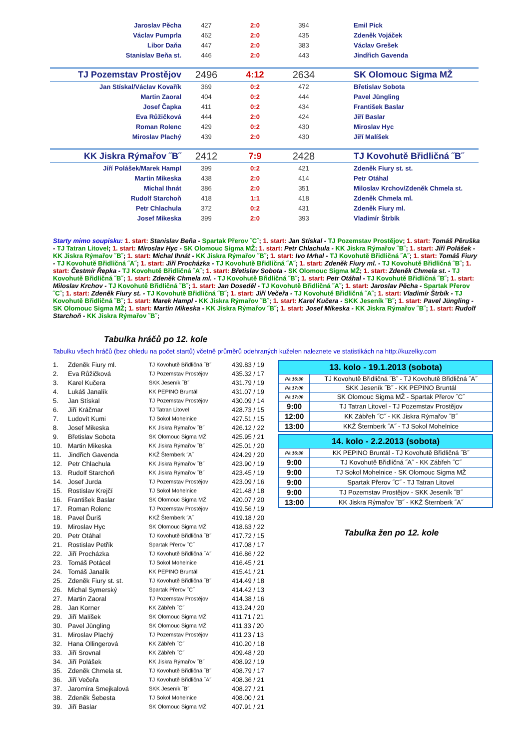| Jaroslav Pěcha | 427 | 2:0 | 394 | Emil Pick |
| Václav Pumprla | 462 | 2:0 | 435 | Zdeněk Vojáček |
| Libor Daňa | 447 | 2:0 | 383 | Václav Grešek |
| Stanislav Beňa st. | 446 | 2:0 | 443 | Jindřich Gavenda |
| TJ Pozemstav Prostějov | 2496 | 4:12 | 2634 | SK Olomouc Sigma MŽ |
| Jan Stískal/Václav Kovařík | 369 | 0:2 | 472 | Břetislav Sobota |
| Martin Zaoral | 404 | 0:2 | 444 | Pavel Jüngling |
| Josef Čapka | 411 | 0:2 | 434 | František Baslar |
| Eva Růžičková | 444 | 2:0 | 424 | Jiří Baslar |
| Roman Rolenc | 429 | 0:2 | 430 | Miroslav Hyc |
| Miroslav Plachý | 439 | 2:0 | 430 | Jiří Malíšek |
| KK Jiskra Rýmařov ˝B˝ | 2412 | 7:9 | 2428 | TJ Kovohutě Břidličná ˝B˝ |
| Jiří Polášek/Marek Hampl | 399 | 0:2 | 421 | Zdeněk Fiury st. st. |
| Martin Mikeska | 438 | 2:0 | 414 | Petr Otáhal |
| Michal Ihnát | 386 | 2:0 | 351 | Miloslav Krchov/Zdeněk Chmela st. |
| Rudolf Starchoň | 418 | 1:1 | 418 | Zdeněk Chmela ml. |
| Petr Chlachula | 372 | 0:2 | 431 | Zdeněk Fiury ml. |
| Josef Mikeska | 399 | 2:0 | 393 | Vladimír Štrbík |
Starty mimo soupisku: 1. start: Stanislav Beňa - Spartak Přerov ˝C˝; 1. start: Jan Stískal - TJ Pozemstav Prostějov; 1. start: Tomáš Pěruška - TJ Tatran Litovel; 1. start: Miroslav Hyc - SK Olomouc Sigma MŽ; 1. start: Petr Chlachula - KK Jiskra Rýmařov ˝B˝; 1. start: Jiří Polášek - KK Jiskra Rýmařov ˝B˝; 1. start: Michal Ihnát - KK Jiskra Rýmařov ˝B˝; 1. start: Ivo Mrhal - TJ Kovohutě Břidličná ˝A˝; 1. start: Tomáš Fiury - TJ Kovohutě Břidličná ˝A˝; 1. start: Jiří Procházka - TJ Kovohutě Břidličná ˝A˝; 1. start: Zdeněk Fiury ml. - TJ Kovohutě Břidličná ˝B˝; 1. start: Čestmír Řepka - TJ Kovohutě Břidličná ˝A˝; 1. start: Břetislav Sobota - SK Olomouc Sigma MŽ; 1. start: Zdeněk Chmela st. - TJ Kovohutě Břidličná ˝B˝; 1. start: Zdeněk Chmela ml. - TJ Kovohutě Břidličná ˝B˝; 1. start: Petr Otáhal - TJ Kovohutě Břidličná ˝B˝; 1. start: Miloslav Krchov - TJ Kovohutě Břidličná ˝B˝; 1. start: Jan Doseděl - TJ Kovohutě Břidličná ˝A˝; 1. start: Jaroslav Pěcha - Spartak Přerov ˝C˝; 1. start: Zdeněk Fiury st. - TJ Kovohutě Břidličná ˝B˝; 1. start: Jiří Večeřa - TJ Kovohutě Břidličná ˝A˝; 1. start: Vladimír Štrbík - TJ Kovohutě Břidličná ˝B˝; 1. start: Marek Hampl - KK Jiskra Rýmařov ˝B˝; 1. start: Karel Kučera - SKK Jeseník ˝B˝; 1. start: Pavel Jüngling - SK Olomouc Sigma MŽ; 1. start: Martin Mikeska - KK Jiskra Rýmařov ˝B˝; 1. start: Josef Mikeska - KK Jiskra Rýmařov ˝B˝; 1. start: Rudolf Starchoň - KK Jiskra Rýmařov ˝B˝;
Tabulka hráčů po 12. kole
Tabulku všech hráčů (bez ohledu na počet startů) včetně průměrů odehraných kuželen naleznete ve statistikách na http://kuzelky.com
| 1. | Zdeněk Fiury ml. | TJ Kovohutě Břidličná ˝B˝ | 439.83 / 19 |
| 2. | Eva Růžičková | TJ Pozemstav Prostějov | 435.32 / 17 |
| 3. | Karel Kučera | SKK Jeseník ˝B˝ | 431.79 / 19 |
| 4. | Lukáš Janalík | KK PEPINO Bruntál | 431.07 / 19 |
| 5. | Jan Stískal | TJ Pozemstav Prostějov | 430.09 / 14 |
| 6. | Jiří Kráčmar | TJ Tatran Litovel | 428.73 / 15 |
| 7. | Ludovít Kumi | TJ Sokol Mohelnice | 427.51 / 15 |
| 8. | Josef Mikeska | KK Jiskra Rýmařov ˝B˝ | 426.12 / 22 |
| 9. | Břetislav Sobota | SK Olomouc Sigma MŽ | 425.95 / 21 |
| 10. | Martin Mikeska | KK Jiskra Rýmařov ˝B˝ | 425.01 / 20 |
| 11. | Jindřich Gavenda | KKŽ Šternberk ˝A˝ | 424.29 / 20 |
| 12. | Petr Chlachula | KK Jiskra Rýmařov ˝B˝ | 423.90 / 19 |
| 13. | Rudolf Starchoň | KK Jiskra Rýmařov ˝B˝ | 423.45 / 19 |
| 14. | Josef Jurda | TJ Pozemstav Prostějov | 423.09 / 16 |
| 15. | Rostislav Krejčí | TJ Sokol Mohelnice | 421.48 / 18 |
| 16. | František Baslar | SK Olomouc Sigma MŽ | 420.07 / 20 |
| 17. | Roman Rolenc | TJ Pozemstav Prostějov | 419.56 / 19 |
| 18. | Pavel Ďuriš | KKŽ Šternberk ˝A˝ | 419.18 / 20 |
| 19. | Miroslav Hyc | SK Olomouc Sigma MŽ | 418.63 / 22 |
| 20. | Petr Otáhal | TJ Kovohutě Břidličná ˝B˝ | 417.72 / 15 |
| 21. | Rostislav Petřík | Spartak Přerov ˝C˝ | 417.08 / 17 |
| 22. | Jiří Procházka | TJ Kovohutě Břidličná ˝A˝ | 416.86 / 22 |
| 23. | Tomáš Potácel | TJ Sokol Mohelnice | 416.45 / 21 |
| 24. | Tomáš Janalík | KK PEPINO Bruntál | 415.41 / 21 |
| 25. | Zdeněk Fiury st. st. | TJ Kovohutě Břidličná ˝B˝ | 414.49 / 18 |
| 26. | Michal Symerský | Spartak Přerov ˝C˝ | 414.42 / 13 |
| 27. | Martin Zaoral | TJ Pozemstav Prostějov | 414.38 / 16 |
| 28. | Jan Korner | KK Zábřeh ˝C˝ | 413.24 / 20 |
| 29. | Jiří Malíšek | SK Olomouc Sigma MŽ | 411.71 / 21 |
| 30. | Pavel Jüngling | SK Olomouc Sigma MŽ | 411.33 / 20 |
| 31. | Miroslav Plachý | TJ Pozemstav Prostějov | 411.23 / 13 |
| 32. | Hana Ollingerová | KK Zábřeh ˝C˝ | 410.20 / 18 |
| 33. | Jiří Srovnal | KK Zábřeh ˝C˝ | 409.48 / 20 |
| 34. | Jiří Polášek | KK Jiskra Rýmařov ˝B˝ | 408.92 / 19 |
| 35. | Zdeněk Chmela st. | TJ Kovohutě Břidličná ˝B˝ | 408.79 / 17 |
| 36. | Jiří Večeřa | TJ Kovohutě Břidličná ˝A˝ | 408.36 / 21 |
| 37. | Jaromíra Smejkalová | SKK Jeseník ˝B˝ | 408.27 / 21 |
| 38. | Zdeněk Šebesta | TJ Sokol Mohelnice | 408.00 / 21 |
| 39. | Jiří Baslar | SK Olomouc Sigma MŽ | 407.91 / 21 |
| 13. kolo - 19.1.2013 (sobota) | |
| --- | --- |
| Pá 16:30 | TJ Kovohutě Břidličná ˝B˝ - TJ Kovohutě Břidličná ˝A˝ |
| Pá 17:00 | SKK Jeseník ˝B˝ - KK PEPINO Bruntál |
| Pá 17:00 | SK Olomouc Sigma MŽ - Spartak Přerov ˝C˝ |
| 9:00 | TJ Tatran Litovel - TJ Pozemstav Prostějov |
| 12:00 | KK Zábřeh ˝C˝ - KK Jiskra Rýmařov ˝B˝ |
| 13:00 | KKŽ Šternberk ˝A˝ - TJ Sokol Mohelnice |
| 14. kolo - 2.2.2013 (sobota) | |
| --- | --- |
| Pá 16:30 | KK PEPINO Bruntál - TJ Kovohutě Břidličná ˝B˝ |
| 9:00 | TJ Kovohutě Břidličná ˝A˝ - KK Zábřeh ˝C˝ |
| 9:00 | TJ Sokol Mohelnice - SK Olomouc Sigma MŽ |
| 9:00 | Spartak Přerov ˝C˝ - TJ Tatran Litovel |
| 9:00 | TJ Pozemstav Prostějov - SKK Jeseník ˝B˝ |
| 13:00 | KK Jiskra Rýmařov ˝B˝ - KKŽ Šternberk ˝A˝ |
Tabulka žen po 12. kole